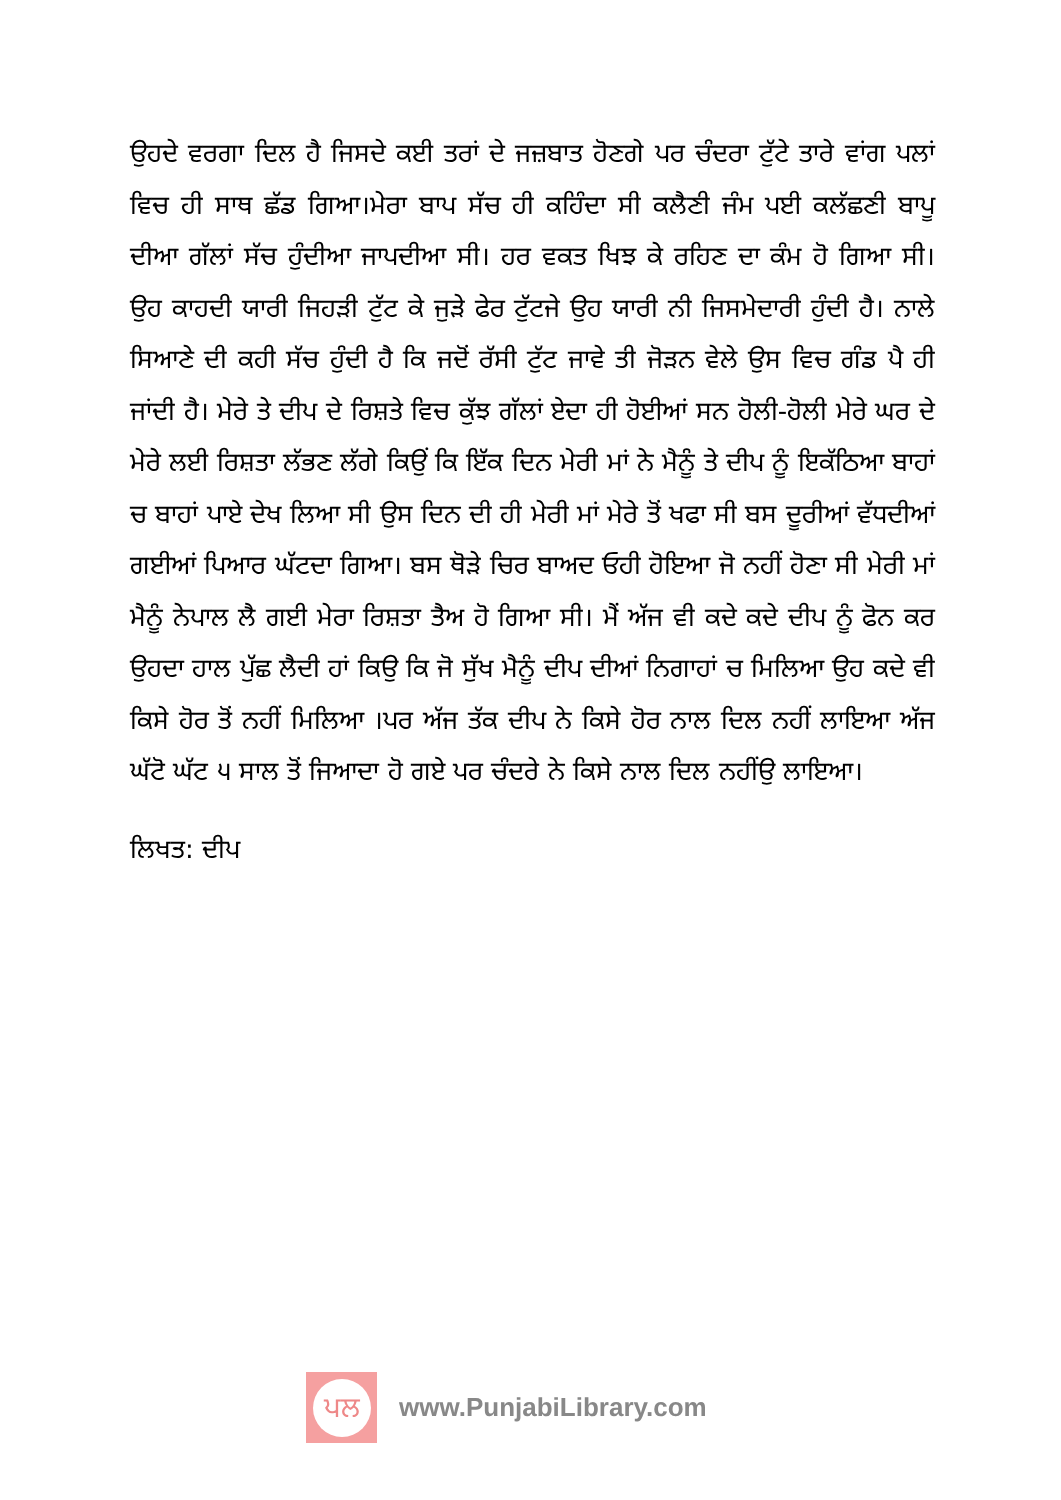ਉਹਦੇ ਵਰਗਾ ਦਿਲ ਹੈ ਜਿਸਦੇ ਕਈ ਤਰਾਂ ਦੇ ਜਜ਼ਬਾਤ ਹੋਣਗੇ ਪਰ ਚੰਦਰਾ ਟੁੱਟੇ ਤਾਰੇ ਵਾਂਗ ਪਲਾਂ ਵਿਚ ਹੀ ਸਾਥ ਛੱਡ ਗਿਆ।ਮੇਰਾ ਬਾਪ ਸੱਚ ਹੀ ਕਹਿੰਦਾ ਸੀ ਕਲੈਣੀ ਜੰਮ ਪਈ ਕਲੱਛਣੀ ਬਾਪੂ ਦੀਆ ਗੱਲਾਂ ਸੱਚ ਹੁੰਦੀਆ ਜਾਪਦੀਆ ਸੀ। ਹਰ ਵਕਤ ਖਿਝ ਕੇ ਰਹਿਣ ਦਾ ਕੰਮ ਹੋ ਗਿਆ ਸੀ। ਉਹ ਕਾਹਦੀ ਯਾਰੀ ਜਿਹੜੀ ਟੁੱਟ ਕੇ ਜੁੜੇ ਫੇਰ ਟੁੱਟਜੇ ਉਹ ਯਾਰੀ ਨੀ ਜਿਸਮੇਦਾਰੀ ਹੁੰਦੀ ਹੈ। ਨਾਲੇ ਸਿਆਣੇ ਦੀ ਕਹੀ ਸੱਚ ਹੁੰਦੀ ਹੈ ਕਿ ਜਦੋਂ ਰੱਸੀ ਟੁੱਟ ਜਾਵੇ ਤੀ ਜੋੜਨ ਵੇਲੇ ਉਸ ਵਿਚ ਗੰਡ ਪੈ ਹੀ ਜਾਂਦੀ ਹੈ। ਮੇਰੇ ਤੇ ਦੀਪ ਦੇ ਰਿਸ਼ਤੇ ਵਿਚ ਕੁੱਝ ਗੱਲਾਂ ਏਦਾ ਹੀ ਹੋਈਆਂ ਸਨ ਹੋਲੀ-ਹੋਲੀ ਮੇਰੇ ਘਰ ਦੇ ਮੇਰੇ ਲਈ ਰਿਸ਼ਤਾ ਲੱਭਣ ਲੱਗੇ ਕਿਉਂ ਕਿ ਇੱਕ ਦਿਨ ਮੇਰੀ ਮਾਂ ਨੇ ਮੈਨੂੰ ਤੇ ਦੀਪ ਨੂੰ ਇਕੱਠਿਆ ਬਾਹਾਂ ਚ ਬਾਹਾਂ ਪਾਏ ਦੇਖ ਲਿਆ ਸੀ ਉਸ ਦਿਨ ਦੀ ਹੀ ਮੇਰੀ ਮਾਂ ਮੇਰੇ ਤੋਂ ਖਫਾ ਸੀ ਬਸ ਦੂਰੀਆਂ ਵੱਧਦੀਆਂ ਗਈਆਂ ਪਿਆਰ ਘੱਟਦਾ ਗਿਆ। ਬਸ ਥੋੜੇ ਚਿਰ ਬਾਅਦ ਓਹੀ ਹੋਇਆ ਜੋ ਨਹੀਂ ਹੋਣਾ ਸੀ ਮੇਰੀ ਮਾਂ ਮੈਨੂੰ ਨੇਪਾਲ ਲੈ ਗਈ ਮੇਰਾ ਰਿਸ਼ਤਾ ਤੈਅ ਹੋ ਗਿਆ ਸੀ। ਮੈਂ ਅੱਜ ਵੀ ਕਦੇ ਕਦੇ ਦੀਪ ਨੂੰ ਫੋਨ ਕਰ ਉਹਦਾ ਹਾਲ ਪੁੱਛ ਲੈਦੀ ਹਾਂ ਕਿਉ ਕਿ ਜੋ ਸੁੱਖ ਮੈਨੂੰ ਦੀਪ ਦੀਆਂ ਨਿਗਾਹਾਂ ਚ ਮਿਲਿਆ ਉਹ ਕਦੇ ਵੀ ਕਿਸੇ ਹੋਰ ਤੋਂ ਨਹੀਂ ਮਿਲਿਆ ।ਪਰ ਅੱਜ ਤੱਕ ਦੀਪ ਨੇ ਕਿਸੇ ਹੋਰ ਨਾਲ ਦਿਲ ਨਹੀਂ ਲਾਇਆ ਅੱਜ ਘੱਟੋ ਘੱਟ ੫ ਸਾਲ ਤੋਂ ਜਿਆਦਾ ਹੋ ਗਏ ਪਰ ਚੰਦਰੇ ਨੇ ਕਿਸੇ ਨਾਲ ਦਿਲ ਨਹੀਂਉ ਲਾਇਆ।
ਲਿਖਤ: ਦੀਪ
ਪਲ
www.PunjabiLibrary.com